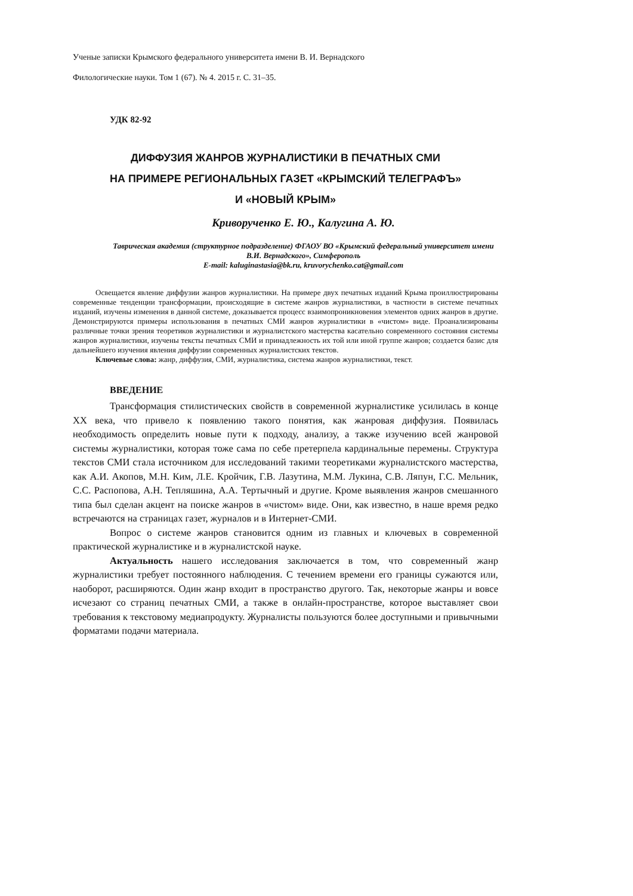Ученые записки Крымского федерального университета имени В. И. Вернадского
Филологические науки. Том 1 (67). № 4. 2015 г. С. 31–35.
УДК 82-92
ДИФФУЗИЯ ЖАНРОВ ЖУРНАЛИСТИКИ В ПЕЧАТНЫХ СМИ
НА ПРИМЕРЕ РЕГИОНАЛЬНЫХ ГАЗЕТ «КРЫМСКИЙ ТЕЛЕГРАФЪ»
И «НОВЫЙ КРЫМ»
Криворученко Е. Ю., Калугина А. Ю.
Таврическая академия (структурное подразделение) ФГАОУ ВО «Крымский федеральный университет имени В.И. Вернадского», Симферополь
E-mail: kaluginastasia@bk.ru, kruvorychenko.cat@gmail.com
Освещается явление диффузии жанров журналистики. На примере двух печатных изданий Крыма проиллюстрированы современные тенденции трансформации, происходящие в системе жанров журналистики, в частности в системе печатных изданий, изучены изменения в данной системе, доказывается процесс взаимопроникновения элементов одних жанров в другие. Демонстрируются примеры использования в печатных СМИ жанров журналистики в «чистом» виде. Проанализированы различные точки зрения теоретиков журналистики и журналистского мастерства касательно современного состояния системы жанров журналистики, изучены тексты печатных СМИ и принадлежность их той или иной группе жанров; создается базис для дальнейшего изучения явления диффузии современных журналистских текстов.
Ключевые слова: жанр, диффузия, СМИ, журналистика, система жанров журналистики, текст.
ВВЕДЕНИЕ
Трансформация стилистических свойств в современной журналистике усилилась в конце XX века, что привело к появлению такого понятия, как жанровая диффузия. Появилась необходимость определить новые пути к подходу, анализу, а также изучению всей жанровой системы журналистики, которая тоже сама по себе претерпела кардинальные перемены. Структура текстов СМИ стала источником для исследований такими теоретиками журналистского мастерства, как А.И. Акопов, М.Н. Ким, Л.Е. Кройчик, Г.В. Лазутина, М.М. Лукина, С.В. Ляпун, Г.С. Мельник, С.С. Распопова, А.Н. Тепляшина, А.А. Тертычный и другие. Кроме выявления жанров смешанного типа был сделан акцент на поиске жанров в «чистом» виде. Они, как известно, в наше время редко встречаются на страницах газет, журналов и в Интернет-СМИ.
Вопрос о системе жанров становится одним из главных и ключевых в современной практической журналистике и в журналистской науке.
Актуальность нашего исследования заключается в том, что современный жанр журналистики требует постоянного наблюдения. С течением времени его границы сужаются или, наоборот, расширяются. Один жанр входит в пространство другого. Так, некоторые жанры и вовсе исчезают со страниц печатных СМИ, а также в онлайн-пространстве, которое выставляет свои требования к текстовому медиапродукту. Журналисты пользуются более доступными и привычными форматами подачи материала.